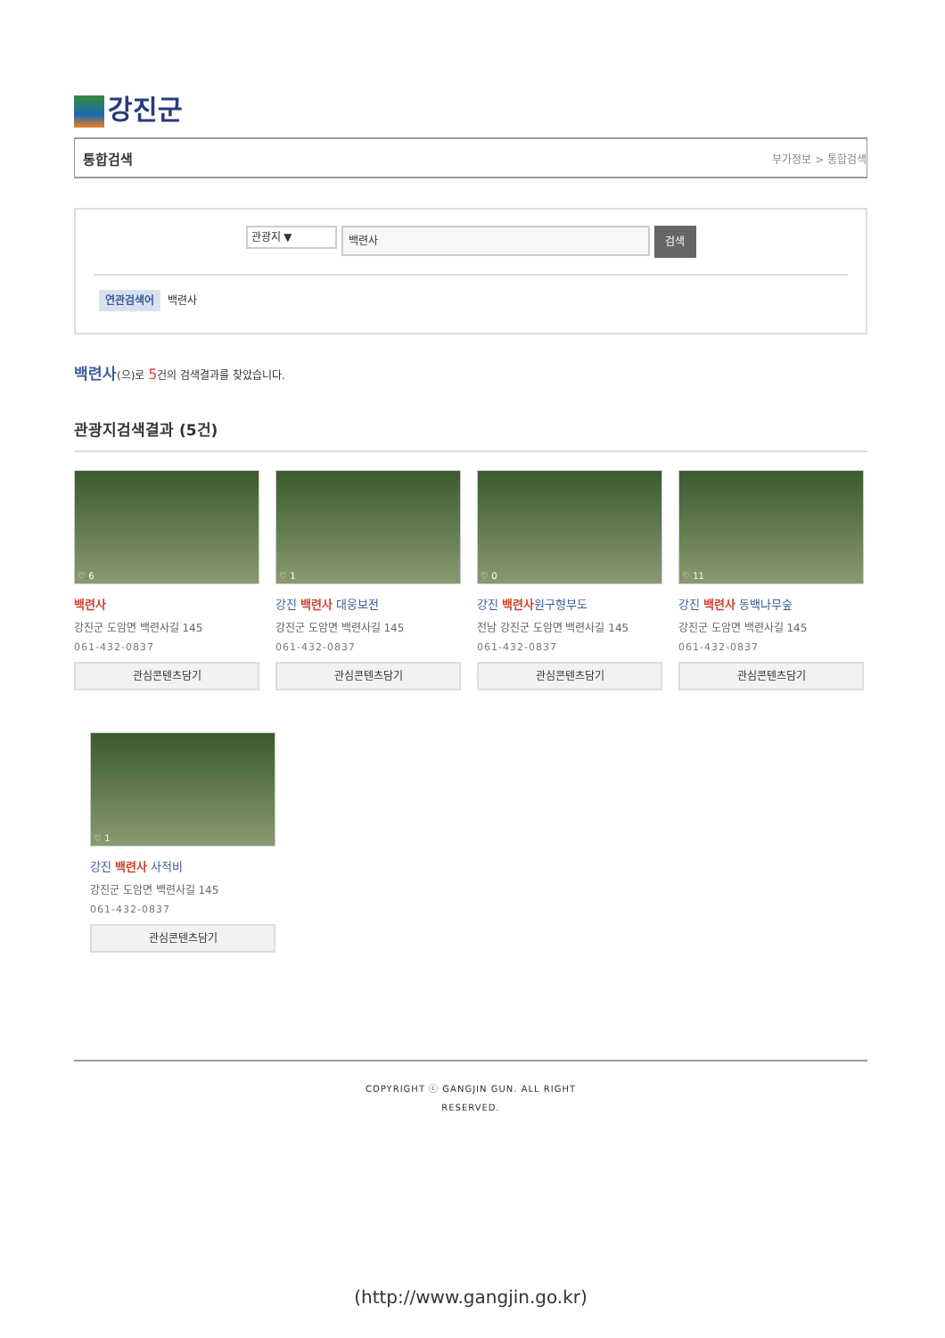강진군
통합검색 부가정보 > 통합검색
관광지 ▼
백련사
검색
연관검색어 백련사
백련사(으)로 5건의 검색결과를 찾았습니다.
관광지검색결과 (5건)
♡ 6
백련사
강진군 도암면 백련사길 145
061-432-0837
관심콘텐츠담기
♡ 1
강진 백련사 대웅보전
강진군 도암면 백련사길 145
061-432-0837
관심콘텐츠담기
♡ 0
강진 백련사원구형부도
전남 강진군 도암면 백련사길 145
061-432-0837
관심콘텐츠담기
♡ 11
강진 백련사 동백나무숲
강진군 도암면 백련사길 145
061-432-0837
관심콘텐츠담기
♡ 1
강진 백련사 사적비
강진군 도암면 백련사길 145
061-432-0837
관심콘텐츠담기
COPYRIGHT ⓒ GANGJIN GUN. ALL RIGHT
RESERVED.
(http://www.gangjin.go.kr)